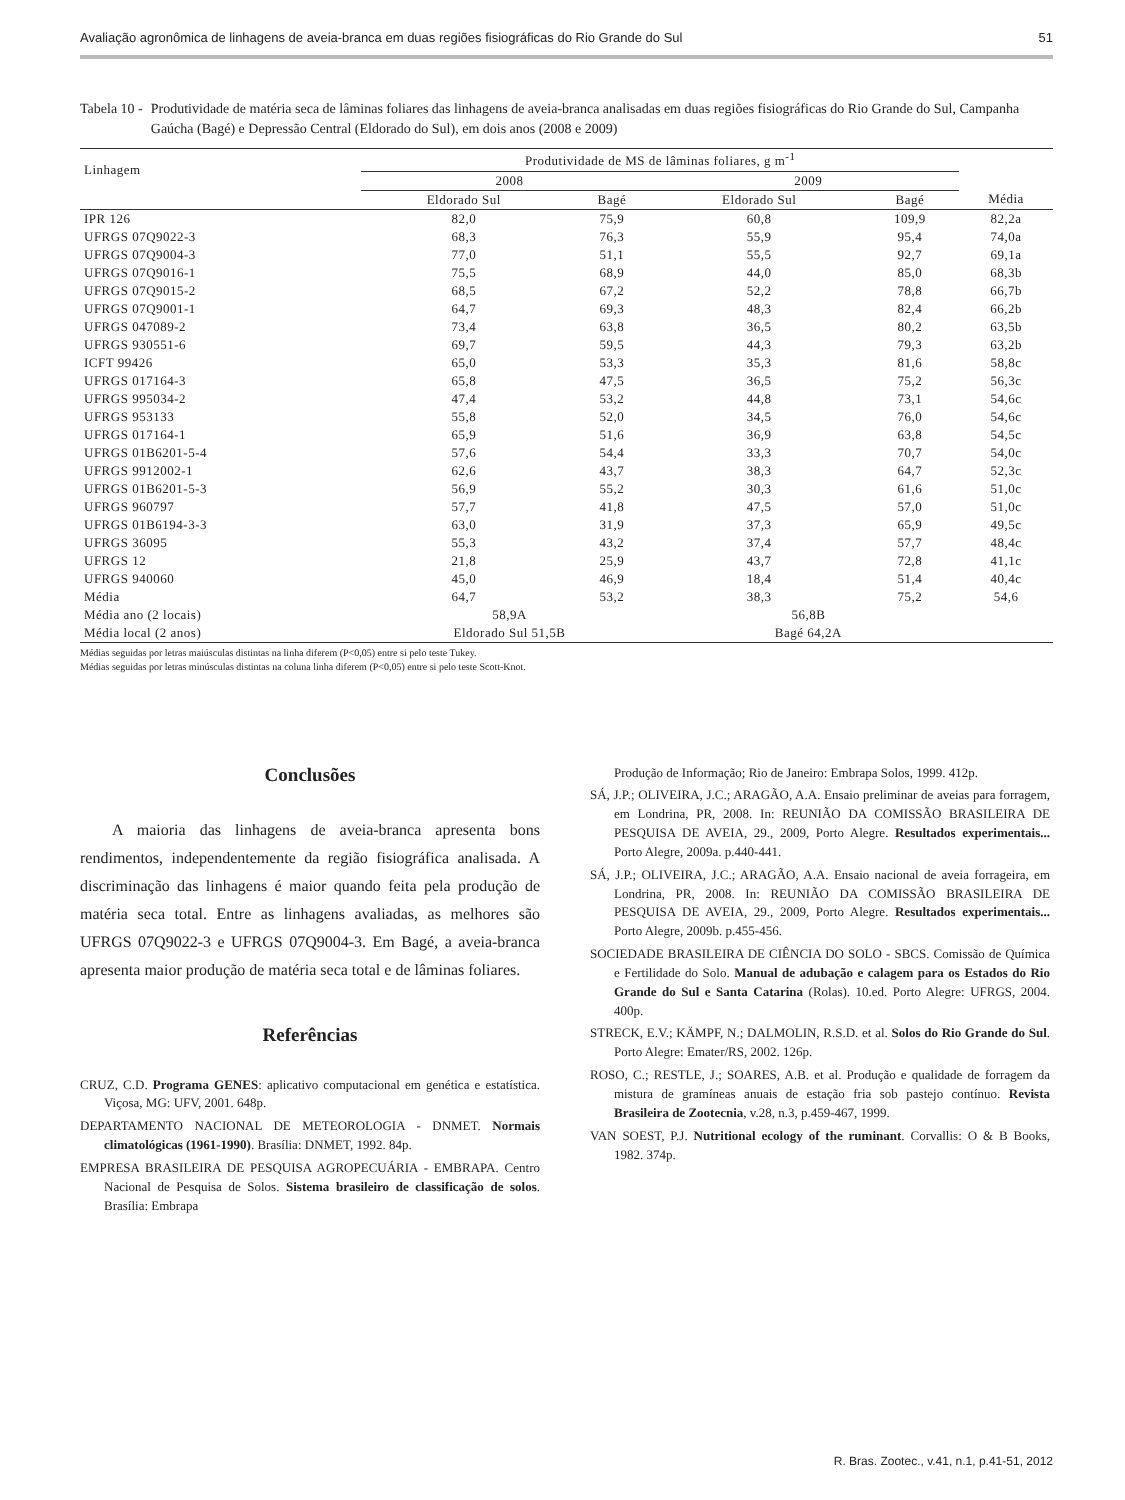Avaliação agronômica de linhagens de aveia-branca em duas regiões fisiográficas do Rio Grande do Sul 51
Tabela 10 - Produtividade de matéria seca de lâminas foliares das linhagens de aveia-branca analisadas em duas regiões fisiográficas do Rio Grande do Sul, Campanha Gaúcha (Bagé) e Depressão Central (Eldorado do Sul), em dois anos (2008 e 2009)
| Linhagem | Produtividade de MS de lâminas foliares, g m<sup>-1</sup> | | | | |
| --- | --- | --- | --- | --- | --- |
| | 2008 | | 2009 | | |
| | Eldorado Sul | Bagé | Eldorado Sul | Bagé | Média |
| IPR 126 | 82,0 | 75,9 | 60,8 | 109,9 | 82,2a |
| UFRGS 07Q9022-3 | 68,3 | 76,3 | 55,9 | 95,4 | 74,0a |
| UFRGS 07Q9004-3 | 77,0 | 51,1 | 55,5 | 92,7 | 69,1a |
| UFRGS 07Q9016-1 | 75,5 | 68,9 | 44,0 | 85,0 | 68,3b |
| UFRGS 07Q9015-2 | 68,5 | 67,2 | 52,2 | 78,8 | 66,7b |
| UFRGS 07Q9001-1 | 64,7 | 69,3 | 48,3 | 82,4 | 66,2b |
| UFRGS 047089-2 | 73,4 | 63,8 | 36,5 | 80,2 | 63,5b |
| UFRGS 930551-6 | 69,7 | 59,5 | 44,3 | 79,3 | 63,2b |
| ICFT 99426 | 65,0 | 53,3 | 35,3 | 81,6 | 58,8c |
| UFRGS 017164-3 | 65,8 | 47,5 | 36,5 | 75,2 | 56,3c |
| UFRGS 995034-2 | 47,4 | 53,2 | 44,8 | 73,1 | 54,6c |
| UFRGS 953133 | 55,8 | 52,0 | 34,5 | 76,0 | 54,6c |
| UFRGS 017164-1 | 65,9 | 51,6 | 36,9 | 63,8 | 54,5c |
| UFRGS 01B6201-5-4 | 57,6 | 54,4 | 33,3 | 70,7 | 54,0c |
| UFRGS 9912002-1 | 62,6 | 43,7 | 38,3 | 64,7 | 52,3c |
| UFRGS 01B6201-5-3 | 56,9 | 55,2 | 30,3 | 61,6 | 51,0c |
| UFRGS 960797 | 57,7 | 41,8 | 47,5 | 57,0 | 51,0c |
| UFRGS 01B6194-3-3 | 63,0 | 31,9 | 37,3 | 65,9 | 49,5c |
| UFRGS 36095 | 55,3 | 43,2 | 37,4 | 57,7 | 48,4c |
| UFRGS 12 | 21,8 | 25,9 | 43,7 | 72,8 | 41,1c |
| UFRGS 940060 | 45,0 | 46,9 | 18,4 | 51,4 | 40,4c |
| Média | 64,7 | 53,2 | 38,3 | 75,2 | 54,6 |
| Média ano (2 locais) | 58,9A | | 56,8B | | |
| Média local (2 anos) | Eldorado Sul 51,5B | | Bagé 64,2A | | |
Médias seguidas por letras maiúsculas distintas na linha diferem (P<0,05) entre si pelo teste Tukey.
Médias seguidas por letras minúsculas distintas na coluna linha diferem (P<0,05) entre si pelo teste Scott-Knot.
Conclusões
A maioria das linhagens de aveia-branca apresenta bons rendimentos, independentemente da região fisiográfica analisada. A discriminação das linhagens é maior quando feita pela produção de matéria seca total. Entre as linhagens avaliadas, as melhores são UFRGS 07Q9022-3 e UFRGS 07Q9004-3. Em Bagé, a aveia-branca apresenta maior produção de matéria seca total e de lâminas foliares.
Referências
CRUZ, C.D. Programa GENES: aplicativo computacional em genética e estatística. Viçosa, MG: UFV, 2001. 648p.
DEPARTAMENTO NACIONAL DE METEOROLOGIA - DNMET. Normais climatológicas (1961-1990). Brasília: DNMET, 1992. 84p.
EMPRESA BRASILEIRA DE PESQUISA AGROPECUÁRIA - EMBRAPA. Centro Nacional de Pesquisa de Solos. Sistema brasileiro de classificação de solos. Brasília: Embrapa
Produção de Informação; Rio de Janeiro: Embrapa Solos, 1999. 412p.
SÁ, J.P.; OLIVEIRA, J.C.; ARAGÃO, A.A. Ensaio preliminar de aveias para forragem, em Londrina, PR, 2008. In: REUNIÃO DA COMISSÃO BRASILEIRA DE PESQUISA DE AVEIA, 29., 2009, Porto Alegre. Resultados experimentais... Porto Alegre, 2009a. p.440-441.
SÁ, J.P.; OLIVEIRA, J.C.; ARAGÃO, A.A. Ensaio nacional de aveia forrageira, em Londrina, PR, 2008. In: REUNIÃO DA COMISSÃO BRASILEIRA DE PESQUISA DE AVEIA, 29., 2009, Porto Alegre. Resultados experimentais... Porto Alegre, 2009b. p.455-456.
SOCIEDADE BRASILEIRA DE CIÊNCIA DO SOLO - SBCS. Comissão de Química e Fertilidade do Solo. Manual de adubação e calagem para os Estados do Rio Grande do Sul e Santa Catarina (Rolas). 10.ed. Porto Alegre: UFRGS, 2004. 400p.
STRECK, E.V.; KÄMPF, N.; DALMOLIN, R.S.D. et al. Solos do Rio Grande do Sul. Porto Alegre: Emater/RS, 2002. 126p.
ROSO, C.; RESTLE, J.; SOARES, A.B. et al. Produção e qualidade de forragem da mistura de gramíneas anuais de estação fria sob pastejo contínuo. Revista Brasileira de Zootecnia, v.28, n.3, p.459-467, 1999.
VAN SOEST, P.J. Nutritional ecology of the ruminant. Corvallis: O & B Books, 1982. 374p.
R. Bras. Zootec., v.41, n.1, p.41-51, 2012